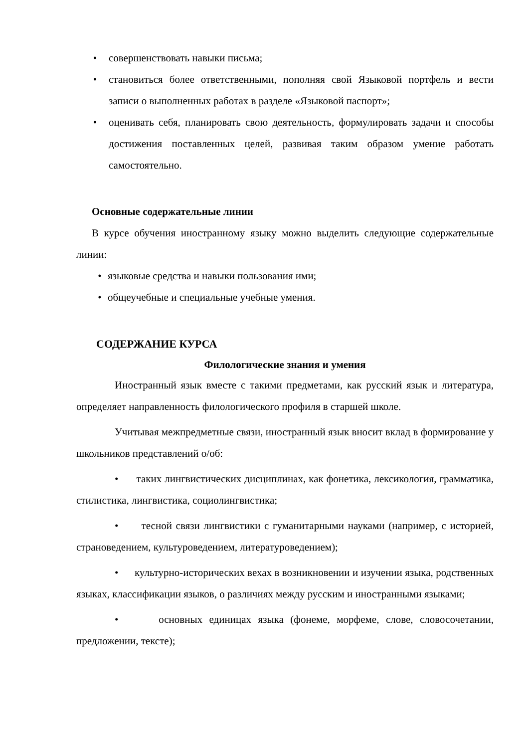• совершенствовать навыки письма;
• становиться более ответственными, пополняя свой Языковой портфель и вести записи о выполненных работах в разделе «Языковой паспорт»;
• оценивать себя, планировать свою деятельность, формулировать задачи и способы достижения поставленных целей, развивая таким образом умение работать самостоятельно.
Основные содержательные линии
В курсе обучения иностранному языку можно выделить следующие содержательные линии:
• языковые средства и навыки пользования ими;
• общеучебные и специальные учебные умения.
СОДЕРЖАНИЕ КУРСА
Филологические знания и умения
Иностранный язык вместе с такими предметами, как русский язык и литература, определяет направленность филологического профиля в старшей школе.
Учитывая межпредметные связи, иностранный язык вносит вклад в формирование у школьников представлений о/об:
• таких лингвистических дисциплинах, как фонетика, лексикология, грамматика, стилистика, лингвистика, социолингвистика;
• тесной связи лингвистики с гуманитарными науками (например, с историей, страноведением, культуроведением, литературоведением);
• культурно-исторических вехах в возникновении и изучении языка, родственных языках, классификации языков, о различиях между русским и иностранными языками;
• основных единицах языка (фонеме, морфеме, слове, словосочетании, предложении, тексте);